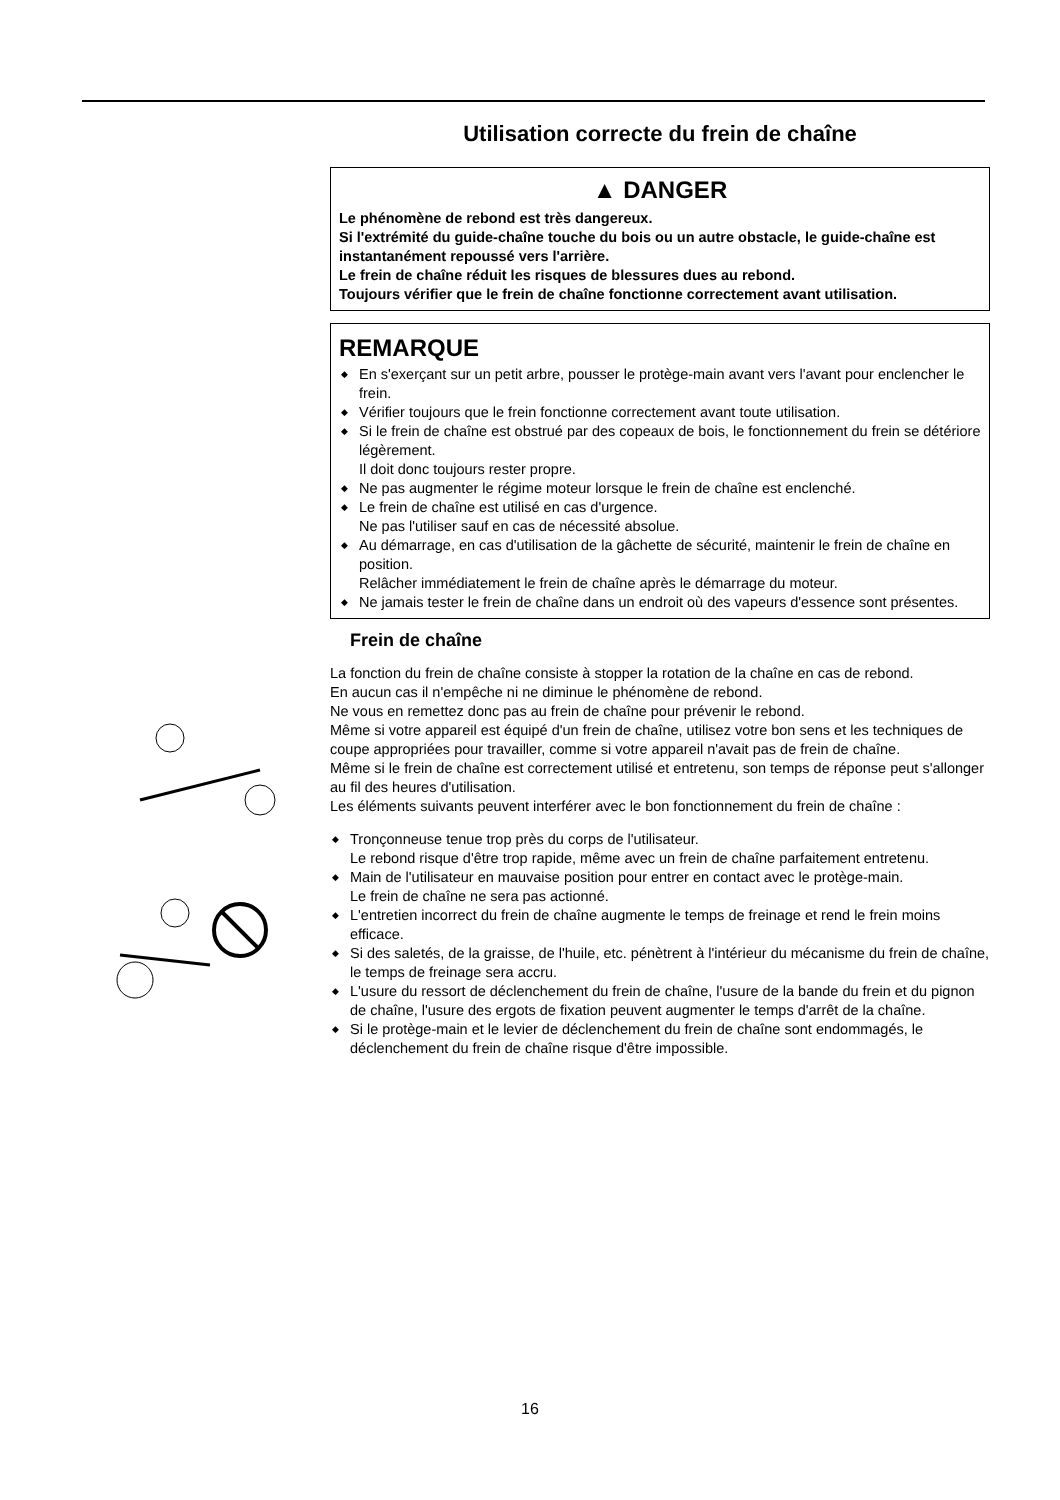Utilisation correcte du frein de chaîne
▲ DANGER
Le phénomène de rebond est très dangereux.
Si l'extrémité du guide-chaîne touche du bois ou un autre obstacle, le guide-chaîne est instantanément repoussé vers l'arrière.
Le frein de chaîne réduit les risques de blessures dues au rebond.
Toujours vérifier que le frein de chaîne fonctionne correctement avant utilisation.
REMARQUE
◆ En s'exerçant sur un petit arbre, pousser le protège-main avant vers l'avant pour enclencher le frein.
◆ Vérifier toujours que le frein fonctionne correctement avant toute utilisation.
◆ Si le frein de chaîne est obstrué par des copeaux de bois, le fonctionnement du frein se détériore légèrement.
Il doit donc toujours rester propre.
◆ Ne pas augmenter le régime moteur lorsque le frein de chaîne est enclenché.
◆ Le frein de chaîne est utilisé en cas d'urgence.
Ne pas l'utiliser sauf en cas de nécessité absolue.
◆ Au démarrage, en cas d'utilisation de la gâchette de sécurité, maintenir le frein de chaîne en position.
Relâcher immédiatement le frein de chaîne après le démarrage du moteur.
◆ Ne jamais tester le frein de chaîne dans un endroit où des vapeurs d'essence sont présentes.
Frein de chaîne
La fonction du frein de chaîne consiste à stopper la rotation de la chaîne en cas de rebond.
En aucun cas il n'empêche ni ne diminue le phénomène de rebond.
Ne vous en remettez donc pas au frein de chaîne pour prévenir le rebond.
Même si votre appareil est équipé d'un frein de chaîne, utilisez votre bon sens et les techniques de coupe appropriées pour travailler, comme si votre appareil n'avait pas de frein de chaîne.
Même si le frein de chaîne est correctement utilisé et entretenu, son temps de réponse peut s'allonger au fil des heures d'utilisation.
Les éléments suivants peuvent interférer avec le bon fonctionnement du frein de chaîne :
◆ Tronçonneuse tenue trop près du corps de l'utilisateur.
Le rebond risque d'être trop rapide, même avec un frein de chaîne parfaitement entretenu.
◆ Main de l'utilisateur en mauvaise position pour entrer en contact avec le protège-main.
Le frein de chaîne ne sera pas actionné.
◆ L'entretien incorrect du frein de chaîne augmente le temps de freinage et rend le frein moins efficace.
◆ Si des saletés, de la graisse, de l'huile, etc. pénètrent à l'intérieur du mécanisme du frein de chaîne, le temps de freinage sera accru.
◆ L'usure du ressort de déclenchement du frein de chaîne, l'usure de la bande du frein et du pignon de chaîne, l'usure des ergots de fixation peuvent augmenter le temps d'arrêt de la chaîne.
◆ Si le protège-main et le levier de déclenchement du frein de chaîne sont endommagés, le déclenchement du frein de chaîne risque d'être impossible.
16